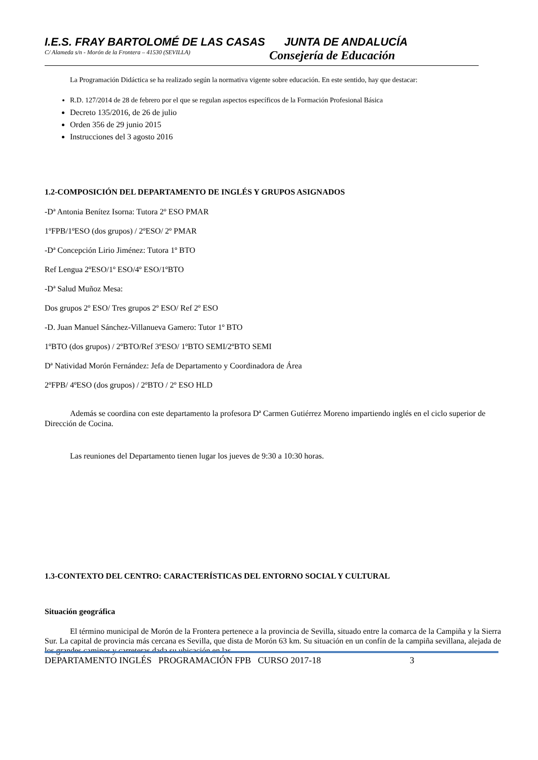I.E.S. FRAY BARTOLOMÉ DE LAS CASAS JUNTA DE ANDALUCÍA
C/ Alameda s/n - Morón de la Frontera – 41530 (SEVILLA) Consejería de Educación
La Programación Didáctica se ha realizado según la normativa vigente sobre educación. En este sentido, hay que destacar:
R.D. 127/2014 de 28 de febrero por el que se regulan aspectos específicos de la Formación Profesional Básica
Decreto 135/2016, de 26 de julio
Orden 356 de 29 junio 2015
Instrucciones del 3 agosto 2016
1.2-COMPOSICIÓN DEL DEPARTAMENTO DE INGLÉS Y GRUPOS ASIGNADOS
-Dª Antonia Benítez Isorna: Tutora 2º ESO PMAR
1ºFPB/1ºESO (dos grupos) / 2ºESO/ 2º PMAR
-Dª Concepción Lirio Jiménez: Tutora 1º BTO
Ref Lengua 2ºESO/1º ESO/4º ESO/1ºBTO
-Dª Salud Muñoz Mesa:
Dos grupos 2º ESO/ Tres grupos 2º ESO/ Ref 2º ESO
-D. Juan Manuel Sánchez-Villanueva Gamero: Tutor 1º BTO
1ºBTO (dos grupos) / 2ºBTO/Ref 3ºESO/ 1ºBTO SEMI/2ºBTO SEMI
Dª Natividad Morón Fernández: Jefa de Departamento y Coordinadora de Área
2ºFPB/ 4ºESO (dos grupos) / 2ºBTO / 2º ESO HLD
Además se coordina con este departamento la profesora Dª Carmen Gutiérrez Moreno impartiendo inglés en el ciclo superior de Dirección de Cocina.
Las reuniones del Departamento tienen lugar los jueves de 9:30 a 10:30 horas.
1.3-CONTEXTO DEL CENTRO: CARACTERÍSTICAS DEL ENTORNO SOCIAL Y CULTURAL
Situación geográfica
El término municipal de Morón de la Frontera pertenece a la provincia de Sevilla, situado entre la comarca de la Campiña y la Sierra Sur. La capital de provincia más cercana es Sevilla, que dista de Morón 63 km. Su situación en un confín de la campiña sevillana, alejada de los grandes caminos y carreteras dada su ubicación en las
DEPARTAMENTO INGLÉS PROGRAMACIÓN FPB CURSO 2017-18 3